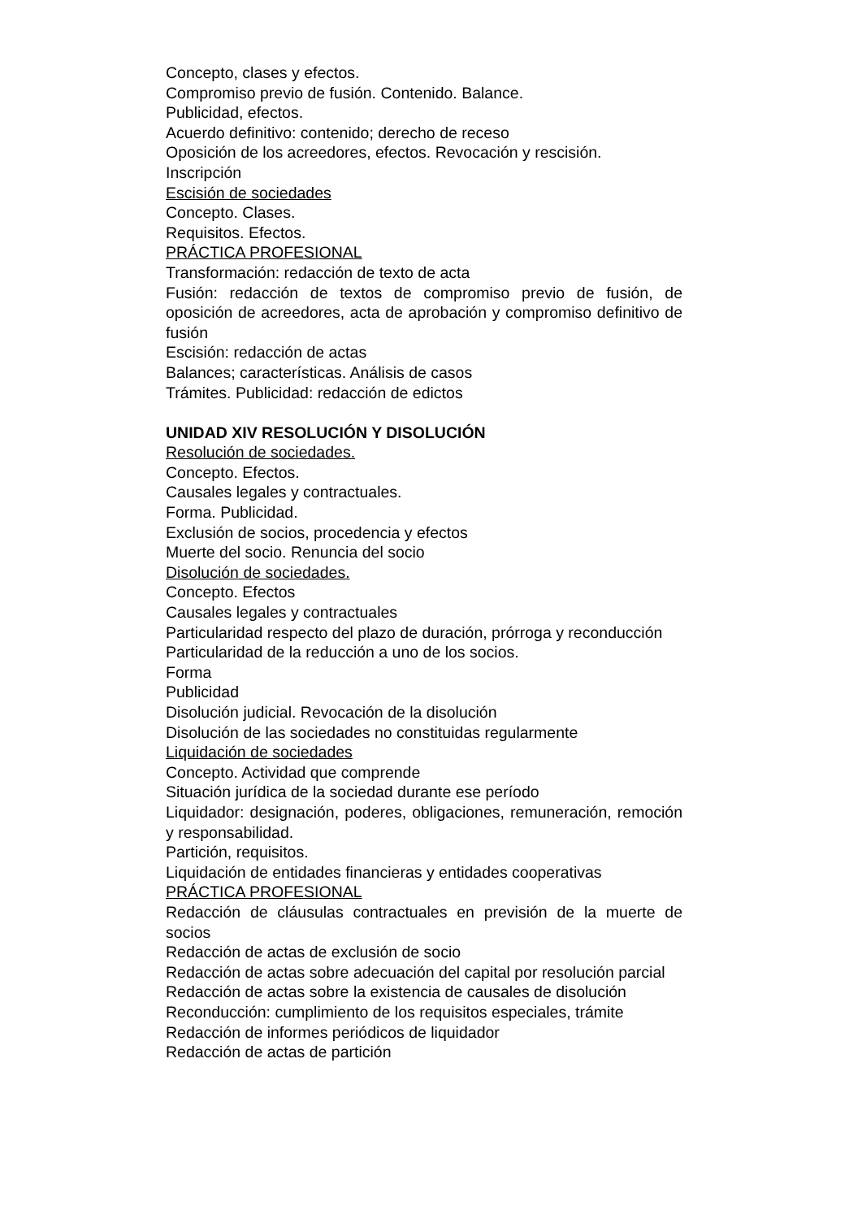Concepto, clases y efectos.
Compromiso previo de fusión. Contenido. Balance.
Publicidad, efectos.
Acuerdo definitivo: contenido; derecho de receso
Oposición de los acreedores, efectos. Revocación y rescisión.
Inscripción
Escisión de sociedades
Concepto. Clases.
Requisitos. Efectos.
PRÁCTICA PROFESIONAL
Transformación: redacción de texto de acta
Fusión: redacción de textos de compromiso previo de fusión, de oposición de acreedores, acta de aprobación y compromiso definitivo de fusión
Escisión: redacción de actas
Balances; características. Análisis de casos
Trámites. Publicidad: redacción de edictos
UNIDAD XIV RESOLUCIÓN Y DISOLUCIÓN
Resolución de sociedades.
Concepto. Efectos.
Causales legales y contractuales.
Forma. Publicidad.
Exclusión de socios, procedencia y efectos
Muerte del socio. Renuncia del socio
Disolución de sociedades.
Concepto. Efectos
Causales legales y contractuales
Particularidad respecto del plazo de duración, prórroga y reconducción
Particularidad de la reducción a uno de los socios.
Forma
Publicidad
Disolución judicial. Revocación de la disolución
Disolución de las sociedades no constituidas regularmente
Liquidación de sociedades
Concepto. Actividad que comprende
Situación jurídica de la sociedad durante ese período
Liquidador: designación, poderes, obligaciones, remuneración, remoción y responsabilidad.
Partición, requisitos.
Liquidación de entidades financieras y entidades cooperativas
PRÁCTICA PROFESIONAL
Redacción de cláusulas contractuales en previsión de la muerte de socios
Redacción de actas de exclusión de socio
Redacción de actas sobre adecuación del capital por resolución parcial
Redacción de actas sobre la existencia de causales de disolución
Reconducción: cumplimiento de los requisitos especiales, trámite
Redacción de informes periódicos de liquidador
Redacción de actas de partición